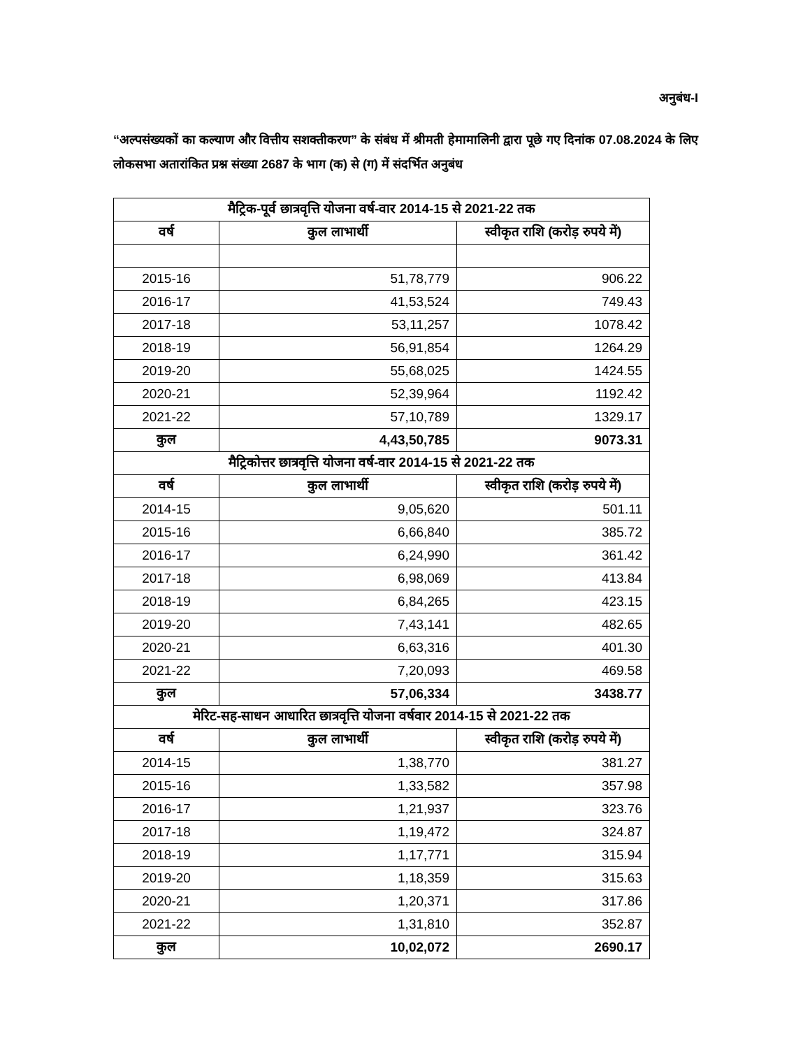अनुबंध-I
“अल्पसंख्यकों का कल्याण और वित्तीय सशक्तीकरण” के संबंध में श्रीमती हेमामालिनी द्वारा पूछे गए दिनांक 07.08.2024 के लिए लोकसभा अतारांकित प्रश्न संख्या 2687 के भाग (क) से (ग) में संदर्भित अनुबंध
| मैट्रिक-पूर्व छात्रवृत्ति योजना वर्ष-वार 2014-15 से 2021-22 तक | | |
| --- | --- | --- |
| वर्ष | कुल लाभार्थी | स्वीकृत राशि (करोड़ रुपये में) |
| 2015-16 | 51,78,779 | 906.22 |
| 2016-17 | 41,53,524 | 749.43 |
| 2017-18 | 53,11,257 | 1078.42 |
| 2018-19 | 56,91,854 | 1264.29 |
| 2019-20 | 55,68,025 | 1424.55 |
| 2020-21 | 52,39,964 | 1192.42 |
| 2021-22 | 57,10,789 | 1329.17 |
| कुल | 4,43,50,785 | 9073.31 |
| मैट्रिकोत्तर छात्रवृत्ति योजना वर्ष-वार 2014-15 से 2021-22 तक | | |
| वर्ष | कुल लाभार्थी | स्वीकृत राशि (करोड़ रुपये में) |
| 2014-15 | 9,05,620 | 501.11 |
| 2015-16 | 6,66,840 | 385.72 |
| 2016-17 | 6,24,990 | 361.42 |
| 2017-18 | 6,98,069 | 413.84 |
| 2018-19 | 6,84,265 | 423.15 |
| 2019-20 | 7,43,141 | 482.65 |
| 2020-21 | 6,63,316 | 401.30 |
| 2021-22 | 7,20,093 | 469.58 |
| कुल | 57,06,334 | 3438.77 |
| मेरिट-सह-साधन आधारित छात्रवृत्ति योजना वर्षवार 2014-15 से 2021-22 तक | | |
| वर्ष | कुल लाभार्थी | स्वीकृत राशि (करोड़ रुपये में) |
| 2014-15 | 1,38,770 | 381.27 |
| 2015-16 | 1,33,582 | 357.98 |
| 2016-17 | 1,21,937 | 323.76 |
| 2017-18 | 1,19,472 | 324.87 |
| 2018-19 | 1,17,771 | 315.94 |
| 2019-20 | 1,18,359 | 315.63 |
| 2020-21 | 1,20,371 | 317.86 |
| 2021-22 | 1,31,810 | 352.87 |
| कुल | 10,02,072 | 2690.17 |